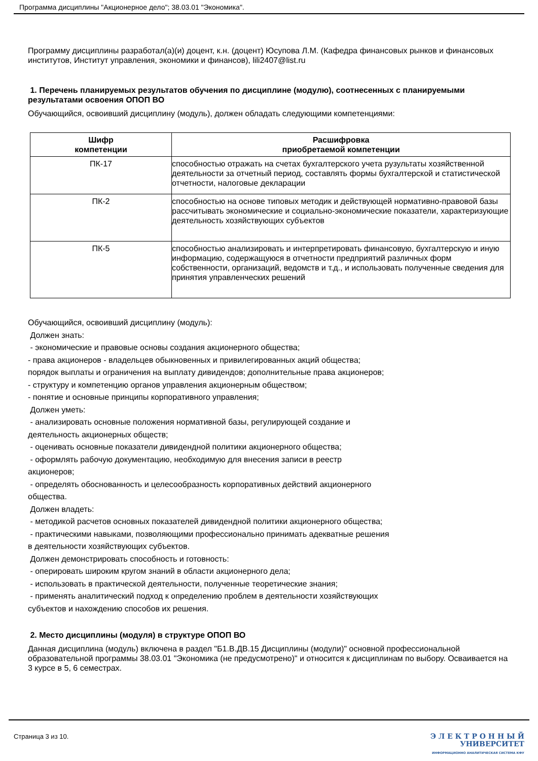Программа дисциплины "Акционерное дело"; 38.03.01 "Экономика".
Программу дисциплины разработал(а)(и) доцент, к.н. (доцент) Юсупова Л.М. (Кафедра финансовых рынков и финансовых институтов, Институт управления, экономики и финансов), lili2407@list.ru
1. Перечень планируемых результатов обучения по дисциплине (модулю), соотнесенных с планируемыми результатами освоения ОПОП ВО
Обучающийся, освоивший дисциплину (модуль), должен обладать следующими компетенциями:
| Шифр компетенции | Расшифровка приобретаемой компетенции |
| --- | --- |
| ПК-17 | способностью отражать на счетах бухгалтерского учета рузультаты хозяйственной деятельности за отчетный период, составлять формы бухгалтерской и статистической отчетности, налоговые декларации |
| ПК-2 | способностью на основе типовых методик и действующей нормативно-правовой базы рассчитывать экономические и социально-экономические показатели, характеризующие деятельность хозяйствующих субъектов |
| ПК-5 | способностью анализировать и интерпретировать финансовую, бухгалтерскую и иную информацию, содержащуюся в отчетности предприятий различных форм собственности, организаций, ведомств и т.д., и использовать полученные сведения для принятия управленческих решений |
Обучающийся, освоивший дисциплину (модуль):
Должен знать:
- экономические и правовые основы создания акционерного общества;
- права акционеров - владельцев обыкновенных и привилегированных акций общества;
порядок выплаты и ограничения на выплату дивидендов; дополнительные права акционеров;
- структуру и компетенцию органов управления акционерным обществом;
- понятие и основные принципы корпоративного управления;
Должен уметь:
- анализировать основные положения нормативной базы, регулирующей создание и
деятельность акционерных обществ;
- оценивать основные показатели дивидендной политики акционерного общества;
- оформлять рабочую документацию, необходимую для внесения записи в реестр
акционеров;
- определять обоснованность и целесообразность корпоративных действий акционерного
общества.
Должен владеть:
- методикой расчетов основных показателей дивидендной политики акционерного общества;
- практическими навыками, позволяющими профессионально принимать адекватные решения
в деятельности хозяйствующих субъектов.
Должен демонстрировать способность и готовность:
- оперировать широким кругом знаний в области акционерного дела;
- использовать в практической деятельности, полученные теоретические знания;
- применять аналитический подход к определению проблем в деятельности хозяйствующих
субъектов и нахождению способов их решения.
2. Место дисциплины (модуля) в структуре ОПОП ВО
Данная дисциплина (модуль) включена в раздел "Б1.В.ДВ.15 Дисциплины (модули)" основной профессиональной образовательной программы 38.03.01 "Экономика (не предусмотрено)" и относится к дисциплинам по выбору. Осваивается на 3 курсе в 5, 6 семестрах.
Страница 3 из 10.
Э Л Е К Т Р О Н Н Ы Й
УНИВЕРСИТЕТ
ИНФОРМАЦИОННО АНАЛИТИЧЕСКАЯ СИСТЕМА КФУ